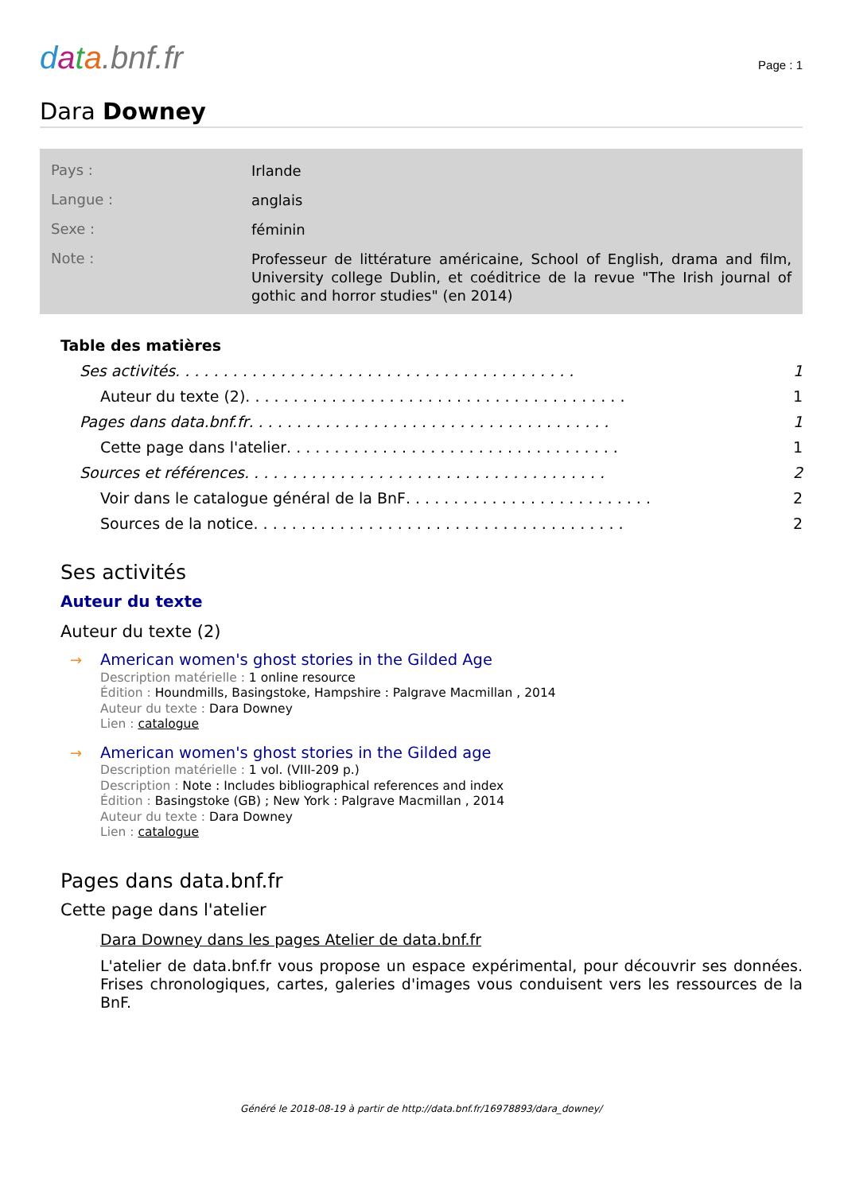data.bnf.fr
Page : 1
Dara Downey
Pays :
Irlande
Langue :
anglais
Sexe :
féminin
Note :
Professeur de littérature américaine, School of English, drama and film, University college Dublin, et coéditrice de la revue "The Irish journal of gothic and horror studies" (en 2014)
Table des matières
Ses activités . . . . . . . . . . . . . . . . . . . . . . . . . . . . . . . . . . . . . . . . . . 1
Auteur du texte (2) . . . . . . . . . . . . . . . . . . . . . . . . . . . . . . . . . . . . . . . . 1
Pages dans data.bnf.fr . . . . . . . . . . . . . . . . . . . . . . . . . . . . . . . . . . . . . . 1
Cette page dans l'atelier . . . . . . . . . . . . . . . . . . . . . . . . . . . . . . . . . . . 1
Sources et références . . . . . . . . . . . . . . . . . . . . . . . . . . . . . . . . . . . . . . 2
Voir dans le catalogue général de la BnF . . . . . . . . . . . . . . . . . . . . . . . . . . 2
Sources de la notice . . . . . . . . . . . . . . . . . . . . . . . . . . . . . . . . . . . . . . . 2
Ses activités
Auteur du texte
Auteur du texte (2)
→ American women's ghost stories in the Gilded Age
Description matérielle : 1 online resource
Édition : Houndmills, Basingstoke, Hampshire : Palgrave Macmillan , 2014
Auteur du texte : Dara Downey
Lien : catalogue
→ American women's ghost stories in the Gilded age
Description matérielle : 1 vol. (VIII-209 p.)
Description : Note : Includes bibliographical references and index
Édition : Basingstoke (GB) ; New York : Palgrave Macmillan , 2014
Auteur du texte : Dara Downey
Lien : catalogue
Pages dans data.bnf.fr
Cette page dans l'atelier
Dara Downey dans les pages Atelier de data.bnf.fr
L'atelier de data.bnf.fr vous propose un espace expérimental, pour découvrir ses données. Frises chronologiques, cartes, galeries d'images vous conduisent vers les ressources de la BnF.
Généré le 2018-08-19 à partir de http://data.bnf.fr/16978893/dara_downey/